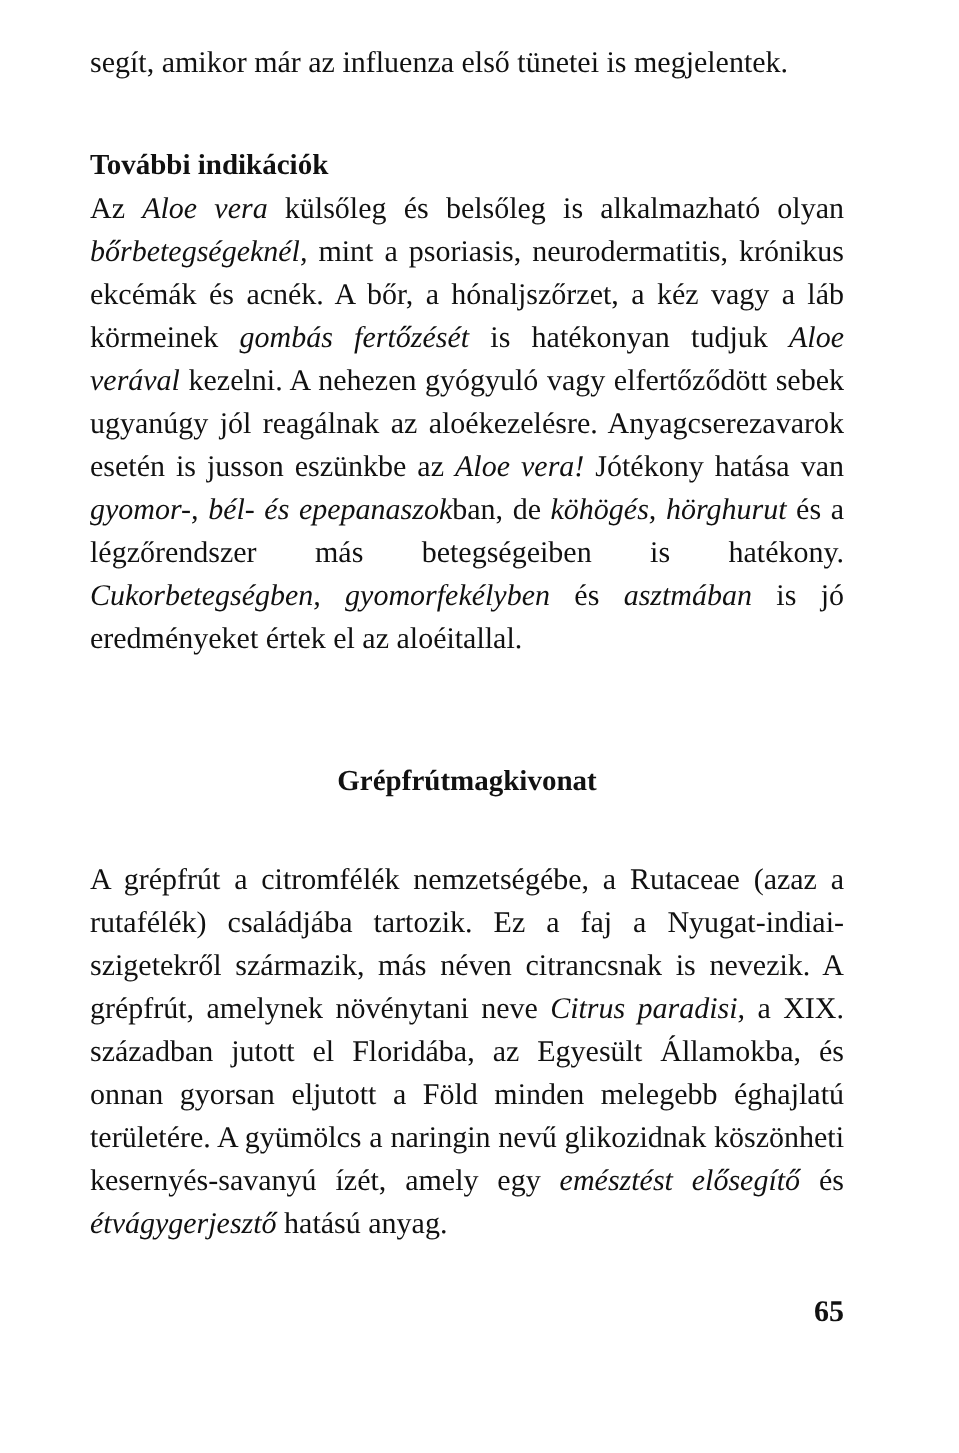segít, amikor már az influenza első tünetei is megjelentek.
További indikációk
Az Aloe vera külsőleg és belsőleg is alkalmazható olyan bőrbetegségeknél, mint a psoriasis, neurodermatitis, krónikus ekcémák és acnék. A bőr, a hónaljszőrzet, a kéz vagy a láb körmeinek gombás fertőzését is hatékonyan tudjuk Aloe verával kezelni. A nehezen gyógyuló vagy elfertőződött sebek ugyanúgy jól reagálnak az aloékezelésre. Anyagcserezavarok esetén is jusson eszünkbe az Aloe vera! Jótékony hatása van gyomor-, bél- és epepanaszokban, de köhögés, hörghurut és a légzőrendszer más betegségeiben is hatékony. Cukorbetegségben, gyomorfekélyben és asztmában is jó eredményeket értek el az aloéitallal.
Grépfrútmagkivonat
A grépfrút a citromfélék nemzetségébe, a Rutaceae (azaz a rutafélék) családjába tartozik. Ez a faj a Nyugat-indiai-szigetekről származik, más néven citrancsnak is nevezik. A grépfrút, amelynek növénytani neve Citrus paradisi, a XIX. században jutott el Floridába, az Egyesült Államokba, és onnan gyorsan eljutott a Föld minden melegebb éghajlatú területére. A gyümölcs a naringin nevű glikozidnak köszönheti kesernyés-savanyú ízét, amely egy emésztést elősegítő és étvágygerjesztő hatású anyag.
65